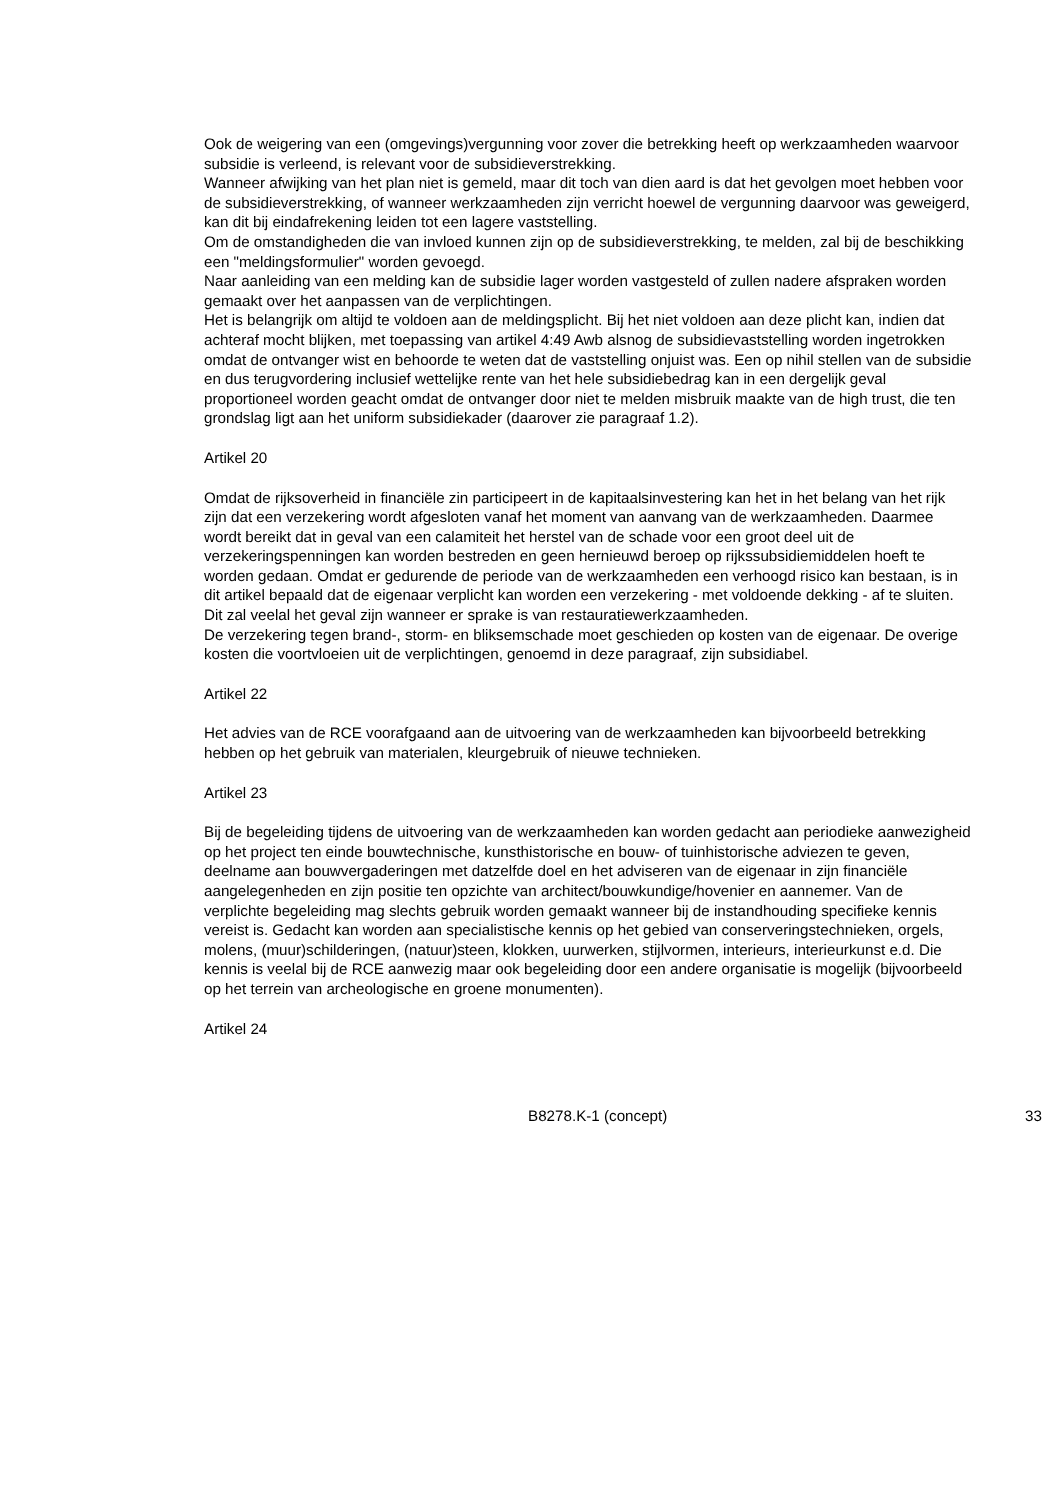Ook de weigering van een (omgevings)vergunning voor zover die betrekking heeft op werkzaamheden waarvoor subsidie is verleend, is relevant voor de subsidieverstrekking.
Wanneer afwijking van het plan niet is gemeld, maar dit toch van dien aard is dat het gevolgen moet hebben voor de subsidieverstrekking, of wanneer werkzaamheden zijn verricht hoewel de vergunning daarvoor was geweigerd, kan dit bij eindafrekening leiden tot een lagere vaststelling.
Om de omstandigheden die van invloed kunnen zijn op de subsidieverstrekking, te melden, zal bij de beschikking een "meldingsformulier" worden gevoegd.
Naar aanleiding van een melding kan de subsidie lager worden vastgesteld of zullen nadere afspraken worden gemaakt over het aanpassen van de verplichtingen.
Het is belangrijk om altijd te voldoen aan de meldingsplicht. Bij het niet voldoen aan deze plicht kan, indien dat achteraf mocht blijken, met toepassing van artikel 4:49 Awb alsnog de subsidievaststelling worden ingetrokken omdat de ontvanger wist en behoorde te weten dat de vaststelling onjuist was. Een op nihil stellen van de subsidie en dus terugvordering inclusief wettelijke rente van het hele subsidiebedrag kan in een dergelijk geval proportioneel worden geacht omdat de ontvanger door niet te melden misbruik maakte van de high trust, die ten grondslag ligt aan het uniform subsidiekader (daarover zie paragraaf 1.2).
Artikel 20
Omdat de rijksoverheid in financiële zin participeert in de kapitaalsinvestering kan het in het belang van het rijk zijn dat een verzekering wordt afgesloten vanaf het moment van aanvang van de werkzaamheden. Daarmee wordt bereikt dat in geval van een calamiteit het herstel van de schade voor een groot deel uit de verzekeringspenningen kan worden bestreden en geen hernieuwd beroep op rijkssubsidiemiddelen hoeft te worden gedaan. Omdat er gedurende de periode van de werkzaamheden een verhoogd risico kan bestaan, is in dit artikel bepaald dat de eigenaar verplicht kan worden een verzekering - met voldoende dekking - af te sluiten. Dit zal veelal het geval zijn wanneer er sprake is van restauratiewerkzaamheden.
De verzekering tegen brand-, storm- en bliksemschade moet geschieden op kosten van de eigenaar. De overige kosten die voortvloeien uit de verplichtingen, genoemd in deze paragraaf, zijn subsidiabel.
Artikel 22
Het advies van de RCE voorafgaand aan de uitvoering van de werkzaamheden kan bijvoorbeeld betrekking hebben op het gebruik van materialen, kleurgebruik of nieuwe technieken.
Artikel 23
Bij de begeleiding tijdens de uitvoering van de werkzaamheden kan worden gedacht aan periodieke aanwezigheid op het project ten einde bouwtechnische, kunsthistorische en bouw- of tuinhistorische adviezen te geven, deelname aan bouwvergaderingen met datzelfde doel en het adviseren van de eigenaar in zijn financiële aangelegenheden en zijn positie ten opzichte van architect/bouwkundige/hovenier en aannemer. Van de verplichte begeleiding mag slechts gebruik worden gemaakt wanneer bij de instandhouding specifieke kennis vereist is. Gedacht kan worden aan specialistische kennis op het gebied van conserveringstechnieken, orgels, molens, (muur)schilderingen, (natuur)steen, klokken, uurwerken, stijlvormen, interieurs, interieurkunst e.d. Die kennis is veelal bij de RCE aanwezig maar ook begeleiding door een andere organisatie is mogelijk (bijvoorbeeld op het terrein van archeologische en groene monumenten).
Artikel 24
B8278.K-1 (concept) 33